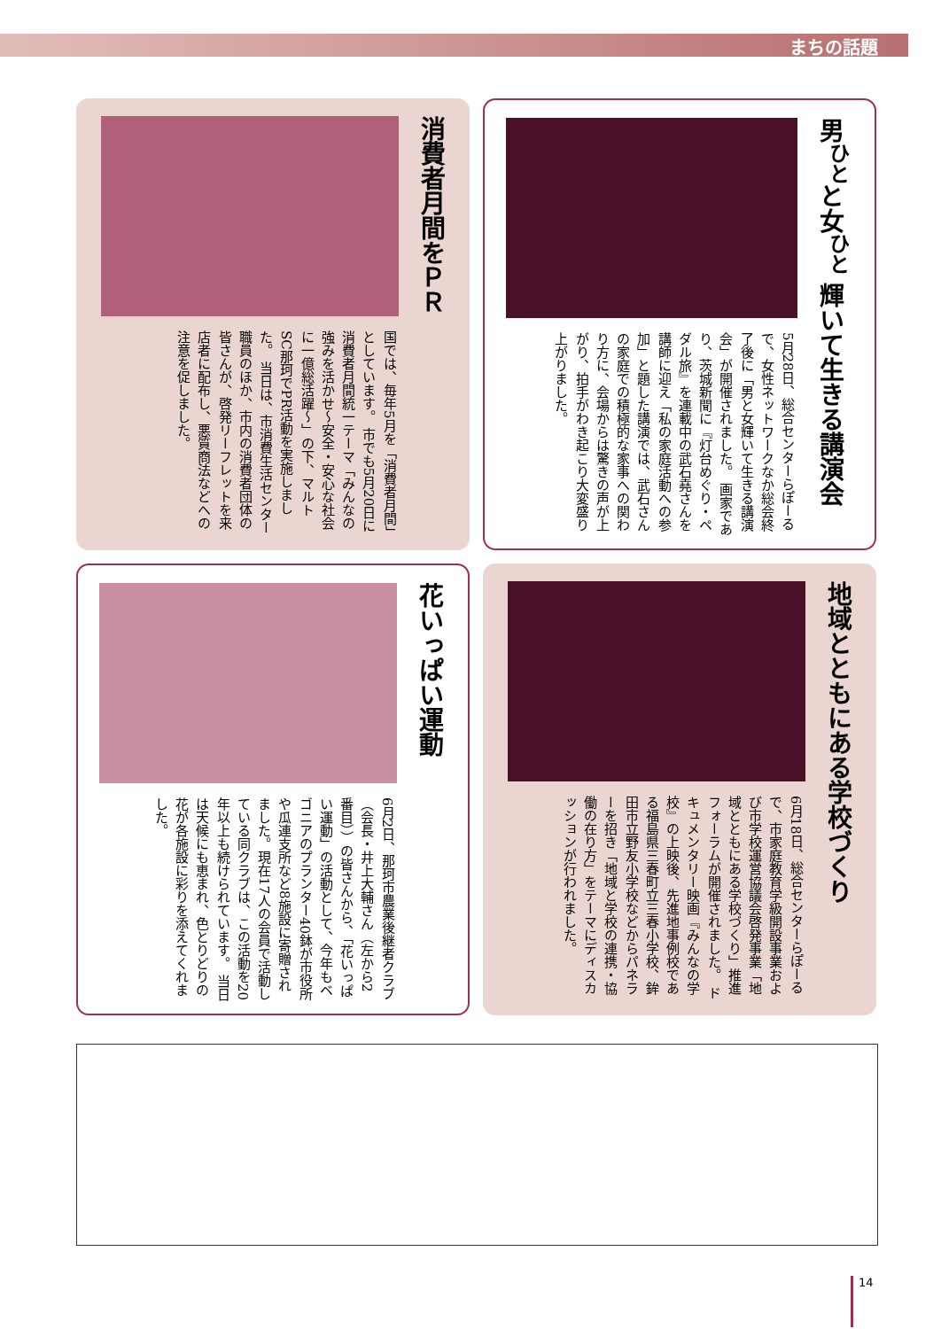まちの話題
男<sup>ひと</sup>と女<sup>ひと</sup> 輝いて生きる講演会
5月28日、総合センターらぽーるで、女性ネットワークなか総会終了後に「男と女輝いて生きる講演会」が開催されました。 画家であり、茨城新聞に『灯台めぐり・ペダル旅』を連載中の武石堯さんを講師に迎え「私の家庭活動への参加」と題した講演では、武石さんの家庭での積極的な家事への関わり方に、会場からは驚きの声が上がり、拍手がわき起こり大変盛り上がりました。
消費者月間をＰＲ
国では、毎年5月を「消費者月間」としています。 市でも5月20日に消費者月間統一テーマ「みんなの強みを活かせ〜安全・安心な社会に一億総活躍〜」の下、マルトSC那珂でPR活動を実施しました。 当日は、市消費生活センター職員のほか、市内の消費者団体の皆さんが、啓発リーフレットを来店者に配布し、悪質商法などへの注意を促しました。
地域とともにある学校づくり
6月18日、総合センターらぽーるで、市家庭教育学級開設事業および市学校運営協議会啓発事業「地域とともにある学校づくり」推進フォーラムが開催されました。 ドキュメンタリー映画『みんなの学校』の上映後、先進地事例校である福島県三春町立三春小学校、鉾田市立野友小学校などからパネラーを招き「地域と学校の連携・協働の在り方」をテーマにディスカッションが行われました。
花いっぱい運動
6月2日、那珂市農業後継者クラブ（会長・井上大輔さん（左から2番目））の皆さんから、「花いっぱい運動」の活動として、今年もベゴニアのプランター40鉢が市役所や瓜連支所など8施設に寄贈されました。現在17人の会員で活動している同クラブは、この活動を20年以上も続けられています。 当日は天候にも恵まれ、色とりどりの花が各施設に彩りを添えてくれました。
14